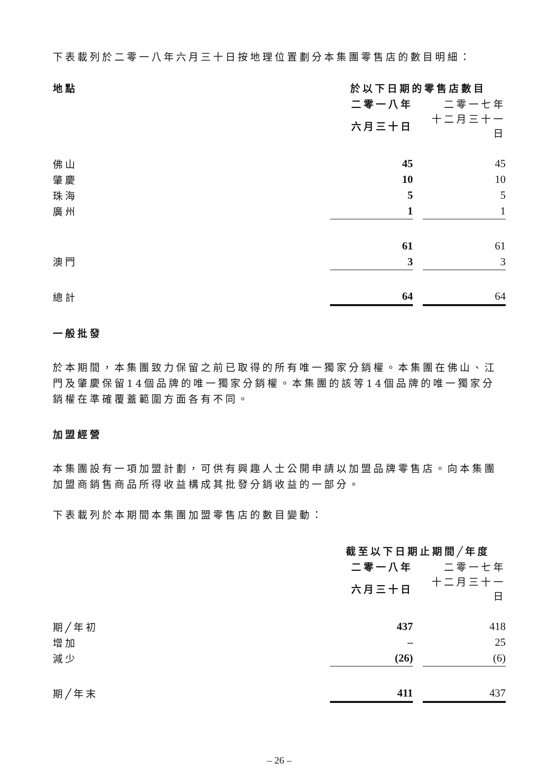下表載列於二零一八年六月三十日按地理位置劃分本集團零售店的數目明細：
| 地點 | 於以下日期的零售店數目 | | |
| | 二零一八年 | | 二零一七年 |
| | 六月三十日 | | 十二月三十一日 |
| 佛山 | 45 | | 45 |
| 肇慶 | 10 | | 10 |
| 珠海 | 5 | | 5 |
| 廣州 | 1 | | 1 |
| | 61 | | 61 |
| 澳門 | 3 | | 3 |
| 總計 | 64 | | 64 |
一般批發
於本期間，本集團致力保留之前已取得的所有唯一獨家分銷權。本集團在佛山、江門及肇慶保留14個品牌的唯一獨家分銷權。本集團的該等14個品牌的唯一獨家分銷權在準確覆蓋範圍方面各有不同。
加盟經營
本集團設有一項加盟計劃，可供有興趣人士公開申請以加盟品牌零售店。向本集團加盟商銷售商品所得收益構成其批發分銷收益的一部分。
下表載列於本期間本集團加盟零售店的數目變動：
| | 截至以下日期止期間╱年度 | | |
| | 二零一八年 | | 二零一七年 |
| | 六月三十日 | | 十二月三十一日 |
| 期╱年初 | 437 | | 418 |
| 增加 | – | | 25 |
| 減少 | (26) | | (6) |
| 期╱年末 | 411 | | 437 |
– 26 –